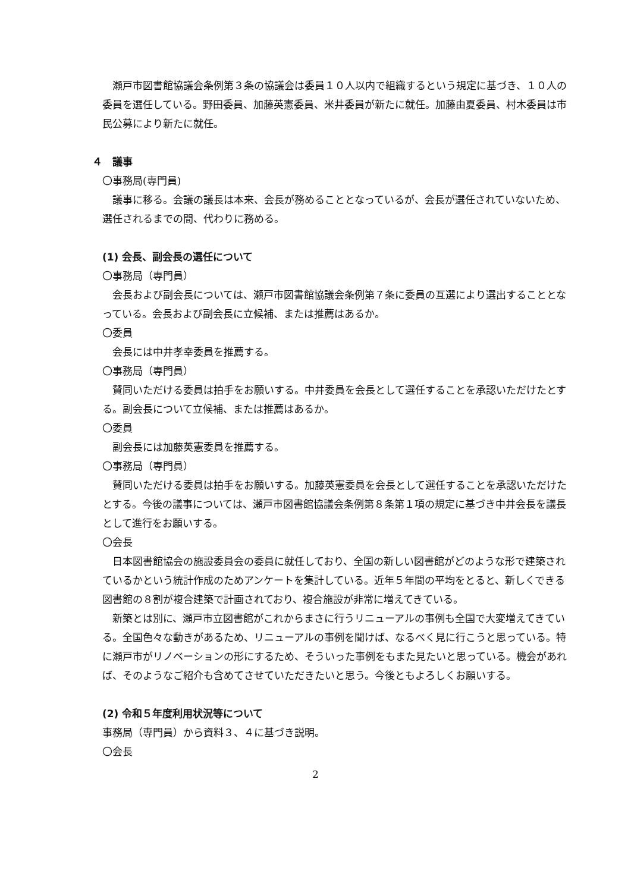瀬戸市図書館協議会条例第３条の協議会は委員１０人以内で組織するという規定に基づき、１０人の委員を選任している。野田委員、加藤英憲委員、米井委員が新たに就任。加藤由夏委員、村木委員は市民公募により新たに就任。
４　議事
〇事務局(専門員)
議事に移る。会議の議長は本来、会長が務めることとなっているが、会長が選任されていないため、選任されるまでの間、代わりに務める。
(1) 会長、副会長の選任について
〇事務局（専門員）
会長および副会長については、瀬戸市図書館協議会条例第７条に委員の互選により選出することとなっている。会長および副会長に立候補、または推薦はあるか。
〇委員
会長には中井孝幸委員を推薦する。
〇事務局（専門員）
賛同いただける委員は拍手をお願いする。中井委員を会長として選任することを承認いただけたとする。副会長について立候補、または推薦はあるか。
〇委員
副会長には加藤英憲委員を推薦する。
〇事務局（専門員）
賛同いただける委員は拍手をお願いする。加藤英憲委員を会長として選任することを承認いただけたとする。今後の議事については、瀬戸市図書館協議会条例第８条第１項の規定に基づき中井会長を議長として進行をお願いする。
〇会長
日本図書館協会の施設委員会の委員に就任しており、全国の新しい図書館がどのような形で建築されているかという統計作成のためアンケートを集計している。近年５年間の平均をとると、新しくできる図書館の８割が複合建築で計画されており、複合施設が非常に増えてきている。
新築とは別に、瀬戸市立図書館がこれからまさに行うリニューアルの事例も全国で大変増えてきている。全国色々な動きがあるため、リニューアルの事例を聞けば、なるべく見に行こうと思っている。特に瀬戸市がリノベーションの形にするため、そういった事例をもまた見たいと思っている。機会があれば、そのようなご紹介も含めてさせていただきたいと思う。今後ともよろしくお願いする。
(2) 令和５年度利用状況等について
事務局（専門員）から資料３、４に基づき説明。
〇会長
2